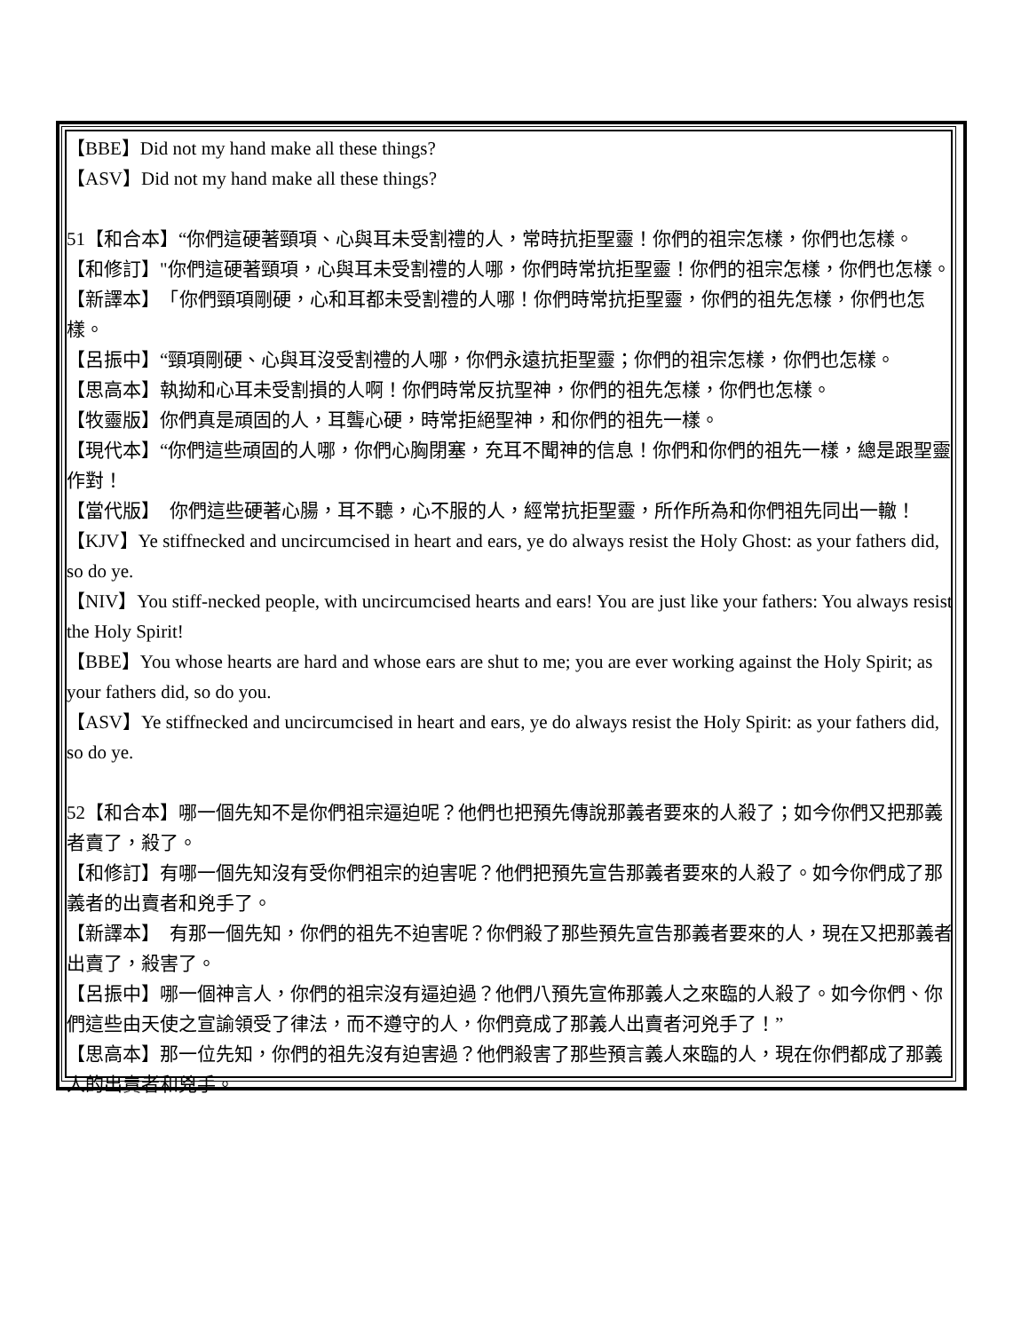【BBE】Did not my hand make all these things?
【ASV】Did not my hand make all these things?
51【和合本】“你們這硬著頸項、心與耳未受割禮的人，常時抗拒聖靈！你們的祖宗怎樣，你們也怎樣。
【和修訂】"你們這硬著頸項，心與耳未受割禮的人哪，你們時常抗拒聖靈！你們的祖宗怎樣，你們也怎樣。
【新譯本】　「你們頸項剛硬，心和耳都未受割禮的人哪！你們時常抗拒聖靈，你們的祖先怎樣，你們也怎樣。
【呂振中】“頸項剛硬、心與耳沒受割禮的人哪，你們永遠抗拒聖靈；你們的祖宗怎樣，你們也怎樣。
【思高本】執拗和心耳未受割損的人啊！你們時常反抗聖神，你們的祖先怎樣，你們也怎樣。
【牧靈版】你們真是頑固的人，耳聾心硬，時常拒絕聖神，和你們的祖先一樣。
【現代本】“你們這些頑固的人哪，你們心胸閉塞，充耳不聞神的信息！你們和你們的祖先一樣，總是跟聖靈作對！
【當代版】　你們這些硬著心腸，耳不聽，心不服的人，經常抗拒聖靈，所作所為和你們祖先同出一轍！
【KJV】Ye stiffnecked and uncircumcised in heart and ears, ye do always resist the Holy Ghost: as your fathers did, so do ye.
【NIV】You stiff-necked people, with uncircumcised hearts and ears! You are just like your fathers: You always resist the Holy Spirit!
【BBE】You whose hearts are hard and whose ears are shut to me; you are ever working against the Holy Spirit; as your fathers did, so do you.
【ASV】Ye stiffnecked and uncircumcised in heart and ears, ye do always resist the Holy Spirit: as your fathers did, so do ye.
52【和合本】哪一個先知不是你們祖宗逼迫呢？他們也把預先傳說那義者要來的人殺了；如今你們又把那義者賣了，殺了。
【和修訂】有哪一個先知沒有受你們祖宗的迫害呢？他們把預先宣告那義者要來的人殺了。如今你們成了那義者的出賣者和兇手了。
【新譯本】　有那一個先知，你們的祖先不迫害呢？你們殺了那些預先宣告那義者要來的人，現在又把那義者出賣了，殺害了。
【呂振中】哪一個神言人，你們的祖宗沒有逼迫過？他們八預先宣佈那義人之來臨的人殺了。如今你們、你們這些由天使之宣諭領受了律法，而不遵守的人，你們竟成了那義人出賣者河兇手了！”
【思高本】那一位先知，你們的祖先沒有迫害過？他們殺害了那些預言義人來臨的人，現在你們都成了那義人的出賣者和兇手。